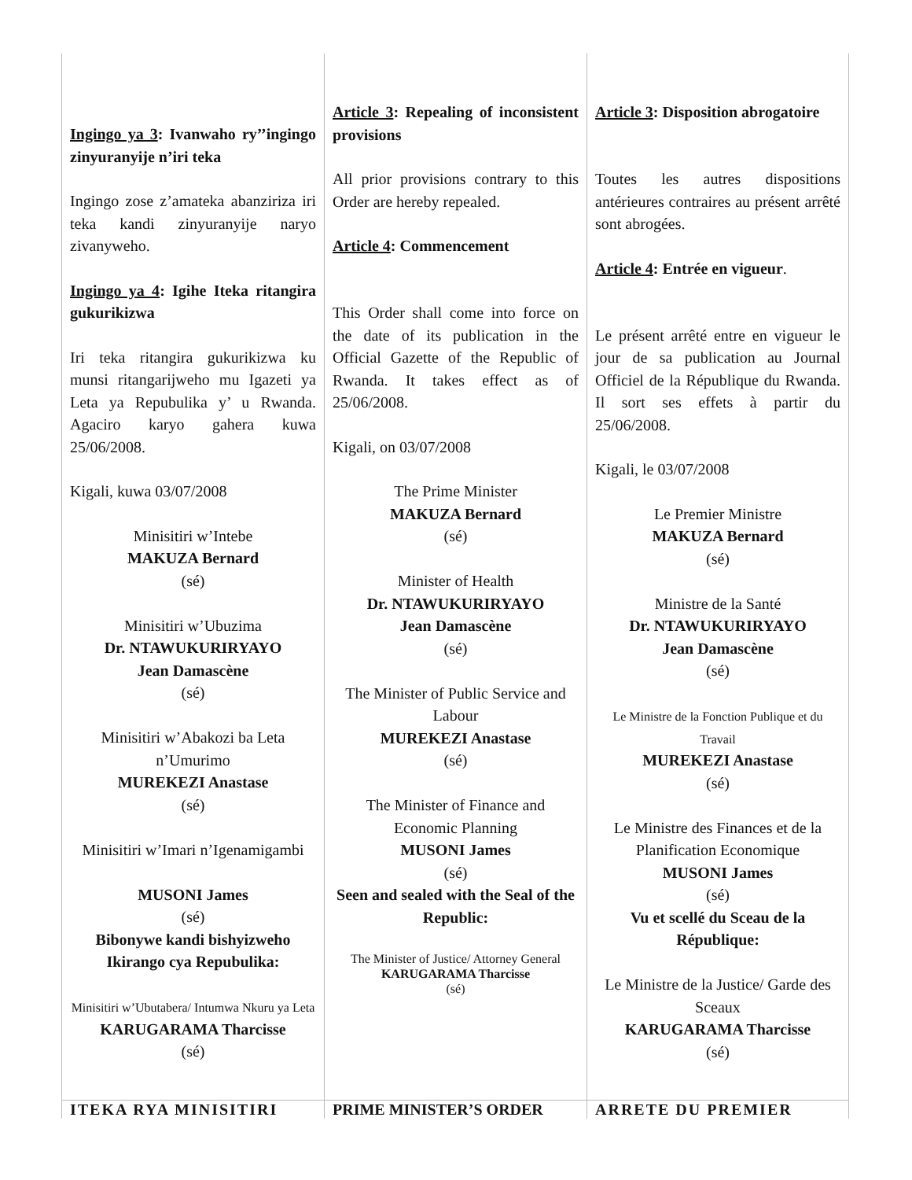Ingingo ya 3: Ivanwaho ry’’ingingo zinyuranyije n’iri teka
Ingingo zose z’amateka abanziriza iri teka kandi zinyuranyije naryo zivanyweho.
Ingingo ya 4: Igihe Iteka ritangira gukurikizwa
Iri teka ritangira gukurikizwa ku munsi ritangarijweho mu Igazeti ya Leta ya Repubulika y’ u Rwanda. Agaciro karyo gahera kuwa 25/06/2008.
Kigali, kuwa 03/07/2008
Minisitiri w’Intebe
MAKUZA Bernard
(sé)
Minisitiri w’Ubuzima
Dr. NTAWUKURIRYAYO
Jean Damascène
(sé)
Minisitiri w’Abakozi ba Leta n’Umurimo
MUREKEZI Anastase
(sé)
Minisitiri w’Imari n’Igenamigambi
MUSONI James
(sé)
Bibonywe kandi bishyizweho Ikirango cya Repubulika:
Minisitiri w’Ubutabera/ Intumwa Nkuru ya Leta KARUGARAMA Tharcisse
(sé)
Article 3: Repealing of inconsistent provisions
All prior provisions contrary to this Order are hereby repealed.
Article 4: Commencement
This Order shall come into force on the date of its publication in the Official Gazette of the Republic of Rwanda. It takes effect as of 25/06/2008.
Kigali, on 03/07/2008
The Prime Minister
MAKUZA Bernard
(sé)
Minister of Health
Dr. NTAWUKURIRYAYO
Jean Damascène
(sé)
The Minister of Public Service and Labour
MUREKEZI Anastase
(sé)
The Minister of Finance and Economic Planning
MUSONI James
(sé)
Seen and sealed with the Seal of the Republic:
The Minister of Justice/ Attorney General
KARUGARAMA Tharcisse
(sé)
Article 3: Disposition abrogatoire
Toutes les autres dispositions antérieures contraires au présent arrêté sont abrogées.
Article 4: Entrée en vigueur.
Le présent arrêté entre en vigueur le jour de sa publication au Journal Officiel de la République du Rwanda. Il sort ses effets à partir du 25/06/2008.
Kigali, le 03/07/2008
Le Premier Ministre
MAKUZA Bernard
(sé)
Ministre de la Santé
Dr. NTAWUKURIRYAYO
Jean Damascène
(sé)
Le Ministre de la Fonction Publique et du Travail
MUREKEZI Anastase
(sé)
Le Ministre des Finances et de la Planification Economique
MUSONI James
(sé)
Vu et scellé du Sceau de la République:
Le Ministre de la Justice/ Garde des Sceaux
KARUGARAMA Tharcisse
(sé)
ITEKA RYA MINISITIRI PRIME MINISTER’S ORDER ARRETE DU PREMIER